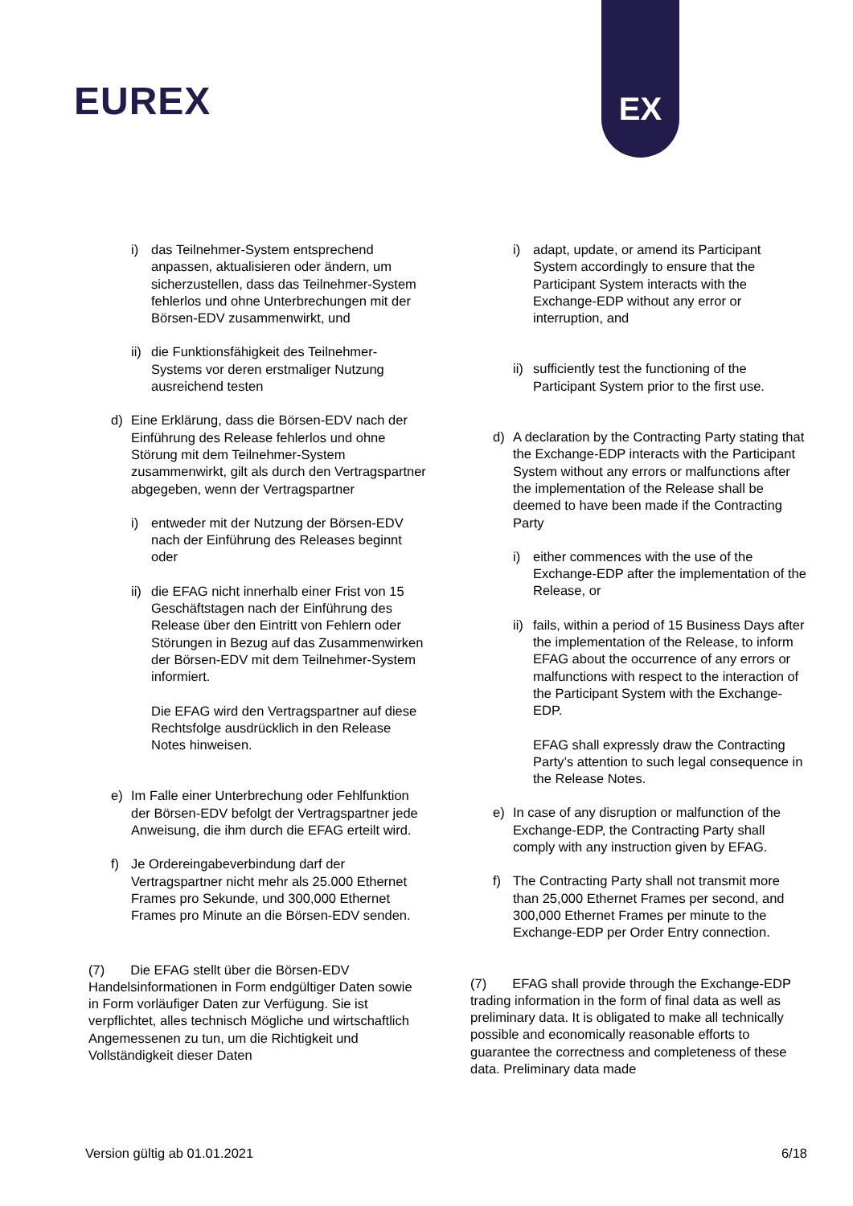EUREX
EX
i) das Teilnehmer-System entsprechend anpassen, aktualisieren oder ändern, um sicherzustellen, dass das Teilnehmer-System fehlerlos und ohne Unterbrechungen mit der Börsen-EDV zusammenwirkt, und
ii)
die Funktionsfähigkeit des Teilnehmer-Systems vor deren erstmaliger Nutzung ausreichend testen
d) Eine Erklärung, dass die Börsen-EDV nach der Einführung des Release fehlerlos und ohne Störung mit dem Teilnehmer-System zusammenwirkt, gilt als durch den Vertragspartner abgegeben, wenn der Vertragspartner
i) entweder mit der Nutzung der Börsen-EDV nach der Einführung des Releases beginnt oder
ii)
die EFAG nicht innerhalb einer Frist von 15 Geschäftstagen nach der Einführung des Release über den Eintritt von Fehlern oder Störungen in Bezug auf das Zusammenwirken der Börsen-EDV mit dem Teilnehmer-System informiert.
Die EFAG wird den Vertragspartner auf diese Rechtsfolge ausdrücklich in den Release Notes hinweisen.
e) Im Falle einer Unterbrechung oder Fehlfunktion der Börsen-EDV befolgt der Vertragspartner jede Anweisung, die ihm durch die EFAG erteilt wird.
f) Je Ordereingabeverbindung darf der Vertragspartner nicht mehr als 25.000 Ethernet Frames pro Sekunde, und 300,000 Ethernet Frames pro Minute an die Börsen-EDV senden.
(7) Die EFAG stellt über die Börsen-EDV Handelsinformationen in Form endgültiger Daten sowie in Form vorläufiger Daten zur Verfügung. Sie ist verpflichtet, alles technisch Mögliche und wirtschaftlich Angemessenen zu tun, um die Richtigkeit und Vollständigkeit dieser Daten
i) adapt, update, or amend its Participant System accordingly to ensure that the Participant System interacts with the Exchange-EDP without any error or interruption, and
ii)
sufficiently test the functioning of the Participant System prior to the first use.
d) A declaration by the Contracting Party stating that the Exchange-EDP interacts with the Participant System without any errors or malfunctions after the implementation of the Release shall be deemed to have been made if the Contracting Party
i) either commences with the use of the Exchange-EDP after the implementation of the Release, or
ii)
fails, within a period of 15 Business Days after the implementation of the Release, to inform EFAG about the occurrence of any errors or malfunctions with respect to the interaction of the Participant System with the Exchange-EDP.
EFAG shall expressly draw the Contracting Party’s attention to such legal consequence in the Release Notes.
e) In case of any disruption or malfunction of the Exchange-EDP, the Contracting Party shall comply with any instruction given by EFAG.
f) The Contracting Party shall not transmit more than 25,000 Ethernet Frames per second, and 300,000 Ethernet Frames per minute to the Exchange-EDP per Order Entry connection.
(7) EFAG shall provide through the Exchange-EDP trading information in the form of final data as well as preliminary data. It is obligated to make all technically possible and economically reasonable efforts to guarantee the correctness and completeness of these data. Preliminary data made
Version gültig ab 01.01.2021 6/18